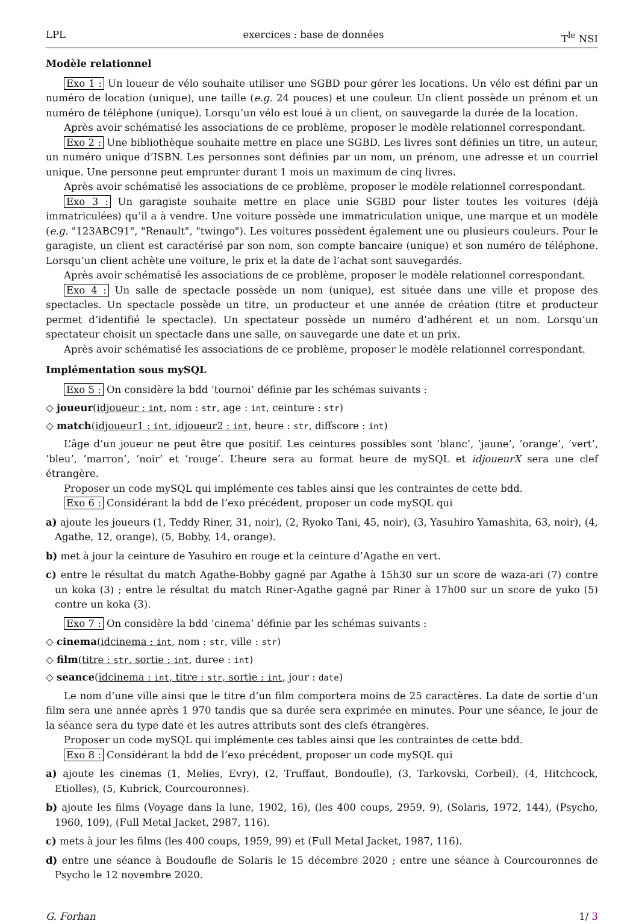LPL exercices : base de données T<sup>le</sup> NSI
Modèle relationnel
Exo 1 : Un loueur de vélo souhaite utiliser une SGBD pour gérer les locations. Un vélo est défini par un numéro de location (unique), une taille (e.g. 24 pouces) et une couleur. Un client possède un prénom et un numéro de téléphone (unique). Lorsqu’un vélo est loué à un client, on sauvegarde la durée de la location.
Après avoir schématisé les associations de ce problème, proposer le modèle relationnel correspondant.
Exo 2 : Une bibliothèque souhaite mettre en place une SGBD. Les livres sont définies un titre, un auteur, un numéro unique d’ISBN. Les personnes sont définies par un nom, un prénom, une adresse et un courriel unique. Une personne peut emprunter durant 1 mois un maximum de cinq livres.
Après avoir schématisé les associations de ce problème, proposer le modèle relationnel correspondant.
Exo 3 : Un garagiste souhaite mettre en place unie SGBD pour lister toutes les voitures (déjà immatriculées) qu’il a à vendre. Une voiture possède une immatriculation unique, une marque et un modèle (e.g. "123ABC91", "Renault", "twingo"). Les voitures possèdent également une ou plusieurs couleurs. Pour le garagiste, un client est caractérisé par son nom, son compte bancaire (unique) et son numéro de téléphone. Lorsqu’un client achète une voiture, le prix et la date de l’achat sont sauvegardés.
Après avoir schématisé les associations de ce problème, proposer le modèle relationnel correspondant.
Exo 4 : Un salle de spectacle possède un nom (unique), est située dans une ville et propose des spectacles. Un spectacle possède un titre, un producteur et une année de création (titre et producteur permet d’identifié le spectacle). Un spectateur possède un numéro d’adhérent et un nom. Lorsqu’un spectateur choisit un spectacle dans une salle, on sauvegarde une date et un prix.
Après avoir schématisé les associations de ce problème, proposer le modèle relationnel correspondant.
Implémentation sous mySQL
Exo 5 : On considère la bdd ’tournoi’ définie par les schémas suivants :
◇ joueur(idjoueur : int, nom : str, age : int, ceinture : str)
◇ match(idjoueur1 : int, idjoueur2 : int, heure : str, diffscore : int)
L’âge d’un joueur ne peut être que positif. Les ceintures possibles sont ’blanc’, ’jaune’, ’orange’, ’vert’, ’bleu’, ’marron’, ’noir’ et ’rouge’. L’heure sera au format heure de mySQL et idjoueurX sera une clef étrangère.
Proposer un code mySQL qui implémente ces tables ainsi que les contraintes de cette bdd.
Exo 6 : Considérant la bdd de l’exo précédent, proposer un code mySQL qui
a) ajoute les joueurs (1, Teddy Riner, 31, noir), (2, Ryoko Tani, 45, noir), (3, Yasuhiro Yamashita, 63, noir), (4, Agathe, 12, orange), (5, Bobby, 14, orange).
b) met à jour la ceinture de Yasuhiro en rouge et la ceinture d’Agathe en vert.
c) entre le résultat du match Agathe-Bobby gagné par Agathe à 15h30 sur un score de waza-ari (7) contre un koka (3) ; entre le résultat du match Riner-Agathe gagné par Riner à 17h00 sur un score de yuko (5) contre un koka (3).
Exo 7 : On considère la bdd ’cinema’ définie par les schémas suivants :
◇ cinema(idcinema : int, nom : str, ville : str)
◇ film(titre : str, sortie : int, duree : int)
◇ seance(idcinema : int, titre : str, sortie : int, jour : date)
Le nom d’une ville ainsi que le titre d’un film comportera moins de 25 caractères. La date de sortie d’un film sera une année après 1 970 tandis que sa durée sera exprimée en minutes. Pour une séance, le jour de la séance sera du type date et les autres attributs sont des clefs étrangères.
Proposer un code mySQL qui implémente ces tables ainsi que les contraintes de cette bdd.
Exo 8 : Considérant la bdd de l’exo précédent, proposer un code mySQL qui
a) ajoute les cinemas (1, Melies, Evry), (2, Truffaut, Bondoufle), (3, Tarkovski, Corbeil), (4, Hitchcock, Etiolles), (5, Kubrick, Courcouronnes).
b) ajoute les films (Voyage dans la lune, 1902, 16), (les 400 coups, 2959, 9), (Solaris, 1972, 144), (Psycho, 1960, 109), (Full Metal Jacket, 2987, 116).
c) mets à jour les films (les 400 coups, 1959, 99) et (Full Metal Jacket, 1987, 116).
d) entre une séance à Boudoufle de Solaris le 15 décembre 2020 ; entre une séance à Courcouronnes de Psycho le 12 novembre 2020.
G. Forhan 1/ 3